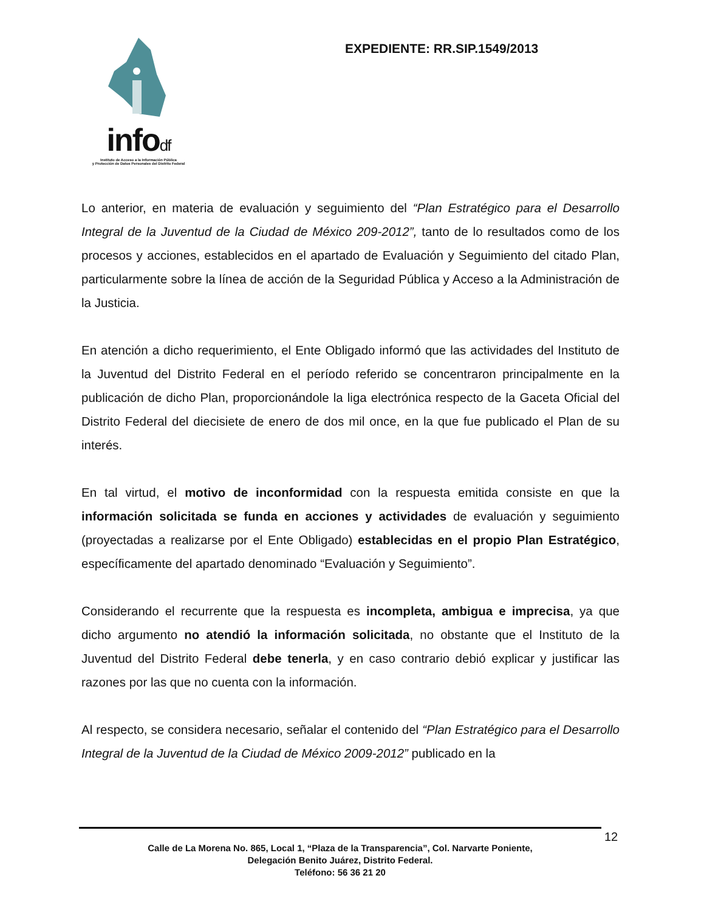infodf
Instituto de Acceso a la Información Pública
y Protección de Datos Personales del Distrito Federal
EXPEDIENTE: RR.SIP.1549/2013
Lo anterior, en materia de evaluación y seguimiento del “Plan Estratégico para el Desarrollo Integral de la Juventud de la Ciudad de México 209-2012”, tanto de lo resultados como de los procesos y acciones, establecidos en el apartado de Evaluación y Seguimiento del citado Plan, particularmente sobre la línea de acción de la Seguridad Pública y Acceso a la Administración de la Justicia.
En atención a dicho requerimiento, el Ente Obligado informó que las actividades del Instituto de la Juventud del Distrito Federal en el período referido se concentraron principalmente en la publicación de dicho Plan, proporcionándole la liga electrónica respecto de la Gaceta Oficial del Distrito Federal del diecisiete de enero de dos mil once, en la que fue publicado el Plan de su interés.
En tal virtud, el motivo de inconformidad con la respuesta emitida consiste en que la información solicitada se funda en acciones y actividades de evaluación y seguimiento (proyectadas a realizarse por el Ente Obligado) establecidas en el propio Plan Estratégico, específicamente del apartado denominado “Evaluación y Seguimiento”.
Considerando el recurrente que la respuesta es incompleta, ambigua e imprecisa, ya que dicho argumento no atendió la información solicitada, no obstante que el Instituto de la Juventud del Distrito Federal debe tenerla, y en caso contrario debió explicar y justificar las razones por las que no cuenta con la información.
Al respecto, se considera necesario, señalar el contenido del “Plan Estratégico para el Desarrollo Integral de la Juventud de la Ciudad de México 2009-2012” publicado en la
12
Calle de La Morena No. 865, Local 1, “Plaza de la Transparencia”, Col. Narvarte Poniente,
Delegación Benito Juárez, Distrito Federal.
Teléfono: 56 36 21 20